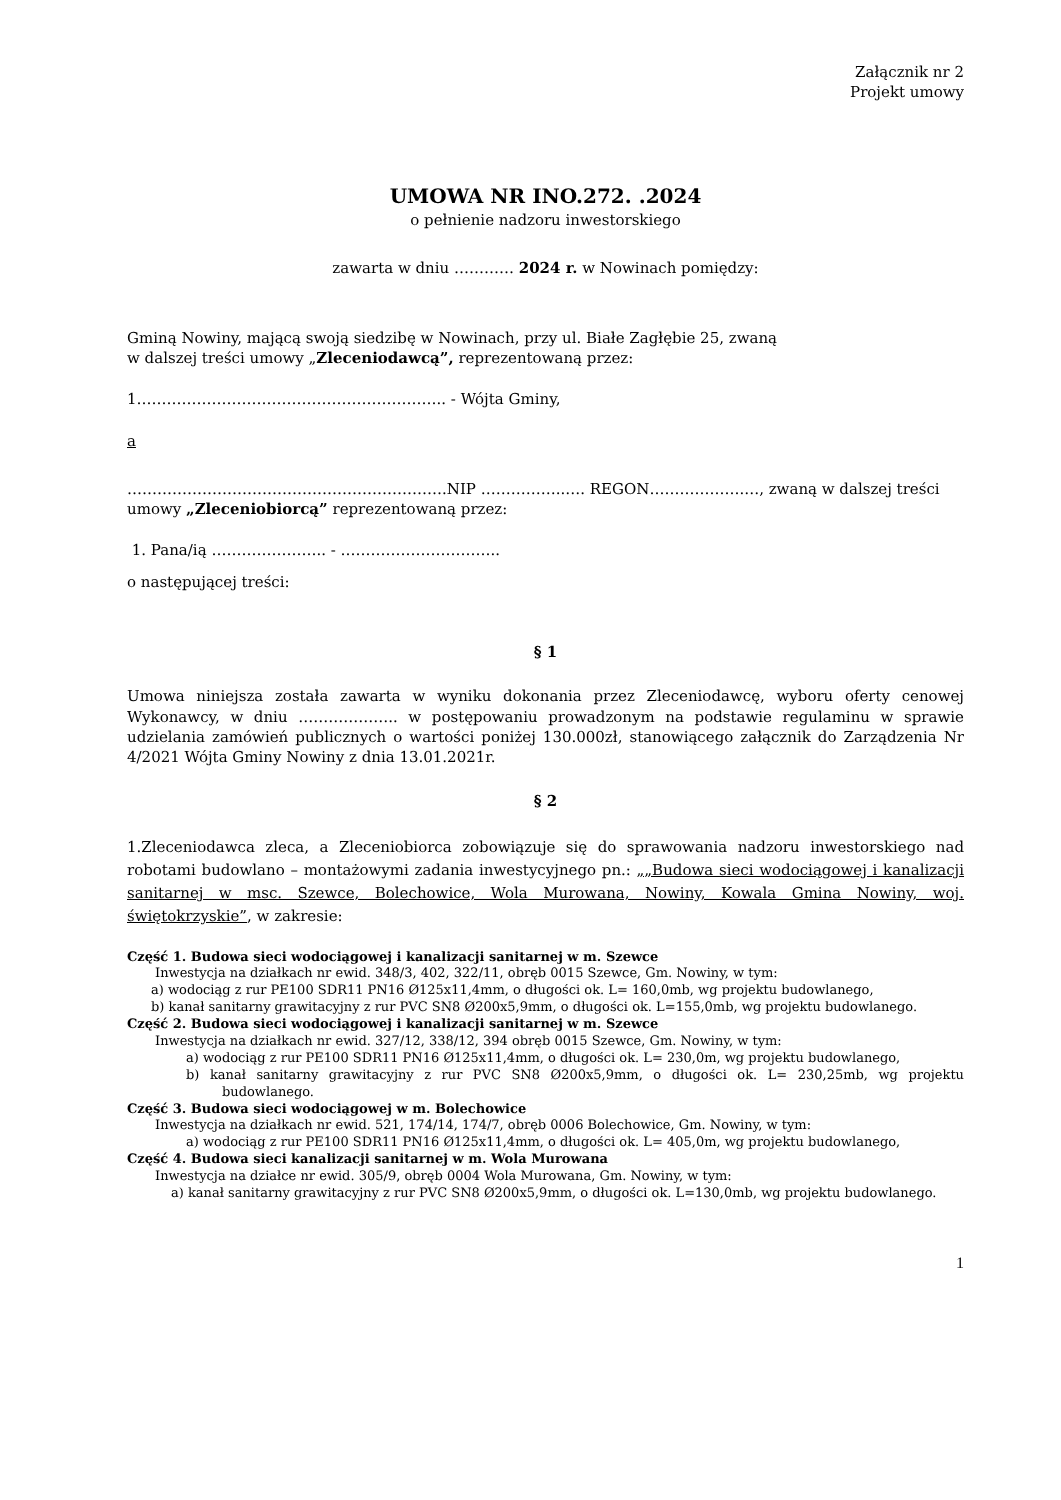Załącznik nr 2
Projekt umowy
UMOWA NR INO.272. .2024
o pełnienie nadzoru inwestorskiego
zawarta w dniu ………… 2024 r. w Nowinach pomiędzy:
Gminą Nowiny, mającą swoją siedzibę w Nowinach, przy ul. Białe Zagłębie 25, zwaną
w dalszej treści umowy „Zleceniodawcą”, reprezentowaną przez:
1…………………………………………………….. - Wójta Gminy,
a
……………………………………………………….NIP ……………..…. REGON……………….…, zwaną w dalszej treści umowy „Zleceniobiorcą” reprezentowaną przez:
1. Pana/ią ………………….. - …………………………..
o następującej treści:
§ 1
Umowa niniejsza została zawarta w wyniku dokonania przez Zleceniodawcę, wyboru oferty cenowej Wykonawcy, w dniu ……………….. w postępowaniu prowadzonym na podstawie regulaminu w sprawie udzielania zamówień publicznych o wartości poniżej 130.000zł, stanowiącego załącznik do Zarządzenia Nr 4/2021 Wójta Gminy Nowiny z dnia 13.01.2021r.
§ 2
1.Zleceniodawca zleca, a Zleceniobiorca zobowiązuje się do sprawowania nadzoru inwestorskiego nad robotami budowlano – montażowymi zadania inwestycyjnego pn.: „„Budowa sieci wodociągowej i kanalizacji sanitarnej w msc. Szewce, Bolechowice, Wola Murowana, Nowiny, Kowala Gmina Nowiny, woj. świętokrzyskie”, w zakresie:
Część 1. Budowa sieci wodociągowej i kanalizacji sanitarnej w m. Szewce
Inwestycja na działkach nr ewid. 348/3, 402, 322/11, obręb 0015 Szewce, Gm. Nowiny, w tym:
a) wodociąg z rur PE100 SDR11 PN16 Ø125x11,4mm, o długości ok. L= 160,0mb, wg projektu budowlanego,
b) kanał sanitarny grawitacyjny z rur PVC SN8 Ø200x5,9mm, o długości ok. L=155,0mb, wg projektu budowlanego.
Część 2. Budowa sieci wodociągowej i kanalizacji sanitarnej w m. Szewce
Inwestycja na działkach nr ewid. 327/12, 338/12, 394 obręb 0015 Szewce, Gm. Nowiny, w tym:
a) wodociąg z rur PE100 SDR11 PN16 Ø125x11,4mm, o długości ok. L= 230,0m, wg projektu budowlanego,
b) kanał sanitarny grawitacyjny z rur PVC SN8 Ø200x5,9mm, o długości ok. L= 230,25mb, wg projektu budowlanego.
Część 3. Budowa sieci wodociągowej w m. Bolechowice
Inwestycja na działkach nr ewid. 521, 174/14, 174/7, obręb 0006 Bolechowice, Gm. Nowiny, w tym:
a) wodociąg z rur PE100 SDR11 PN16 Ø125x11,4mm, o długości ok. L= 405,0m, wg projektu budowlanego,
Część 4. Budowa sieci kanalizacji sanitarnej w m. Wola Murowana
Inwestycja na działce nr ewid. 305/9, obręb 0004 Wola Murowana, Gm. Nowiny, w tym:
a) kanał sanitarny grawitacyjny z rur PVC SN8 Ø200x5,9mm, o długości ok. L=130,0mb, wg projektu budowlanego.
1